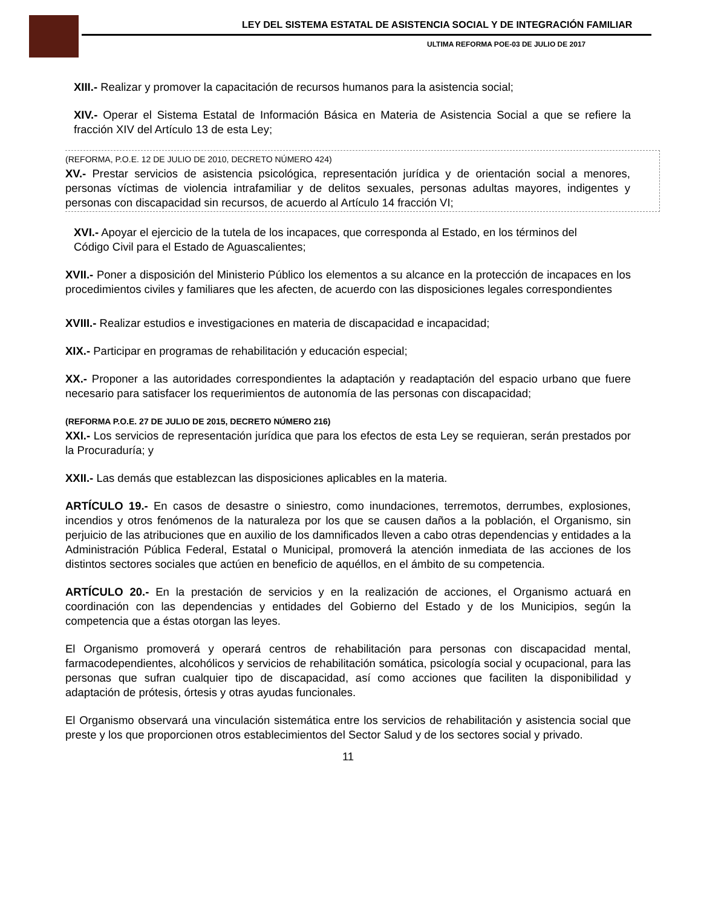LEY DEL SISTEMA ESTATAL DE ASISTENCIA SOCIAL Y DE INTEGRACIÓN FAMILIAR
ULTIMA REFORMA POE-03 DE JULIO DE 2017
XIII.- Realizar y promover la capacitación de recursos humanos para la asistencia social;
XIV.- Operar el Sistema Estatal de Información Básica en Materia de Asistencia Social a que se refiere la fracción XIV del Artículo 13 de esta Ley;
(REFORMA, P.O.E. 12 DE JULIO DE 2010, DECRETO NÚMERO 424)
XV.- Prestar servicios de asistencia psicológica, representación jurídica y de orientación social a menores, personas víctimas de violencia intrafamiliar y de delitos sexuales, personas adultas mayores, indigentes y personas con discapacidad sin recursos, de acuerdo al Artículo 14 fracción VI;
XVI.- Apoyar el ejercicio de la tutela de los incapaces, que corresponda al Estado, en los términos del
Código Civil para el Estado de Aguascalientes;
XVII.- Poner a disposición del Ministerio Público los elementos a su alcance en la protección de incapaces en los procedimientos civiles y familiares que les afecten, de acuerdo con las disposiciones legales correspondientes
XVIII.- Realizar estudios e investigaciones en materia de discapacidad e incapacidad;
XIX.- Participar en programas de rehabilitación y educación especial;
XX.- Proponer a las autoridades correspondientes la adaptación y readaptación del espacio urbano que fuere necesario para satisfacer los requerimientos de autonomía de las personas con discapacidad;
(REFORMA P.O.E. 27 DE JULIO DE 2015, DECRETO NÚMERO 216)
XXI.- Los servicios de representación jurídica que para los efectos de esta Ley se requieran, serán prestados por la Procuraduría; y
XXII.- Las demás que establezcan las disposiciones aplicables en la materia.
ARTÍCULO 19.- En casos de desastre o siniestro, como inundaciones, terremotos, derrumbes, explosiones, incendios y otros fenómenos de la naturaleza por los que se causen daños a la población, el Organismo, sin perjuicio de las atribuciones que en auxilio de los damnificados lleven a cabo otras dependencias y entidades a la Administración Pública Federal, Estatal o Municipal, promoverá la atención inmediata de las acciones de los distintos sectores sociales que actúen en beneficio de aquéllos, en el ámbito de su competencia.
ARTÍCULO 20.- En la prestación de servicios y en la realización de acciones, el Organismo actuará en coordinación con las dependencias y entidades del Gobierno del Estado y de los Municipios, según la competencia que a éstas otorgan las leyes.
El Organismo promoverá y operará centros de rehabilitación para personas con discapacidad mental, farmacodependientes, alcohólicos y servicios de rehabilitación somática, psicología social y ocupacional, para las personas que sufran cualquier tipo de discapacidad, así como acciones que faciliten la disponibilidad y adaptación de prótesis, órtesis y otras ayudas funcionales.
El Organismo observará una vinculación sistemática entre los servicios de rehabilitación y asistencia social que preste y los que proporcionen otros establecimientos del Sector Salud y de los sectores social y privado.
11